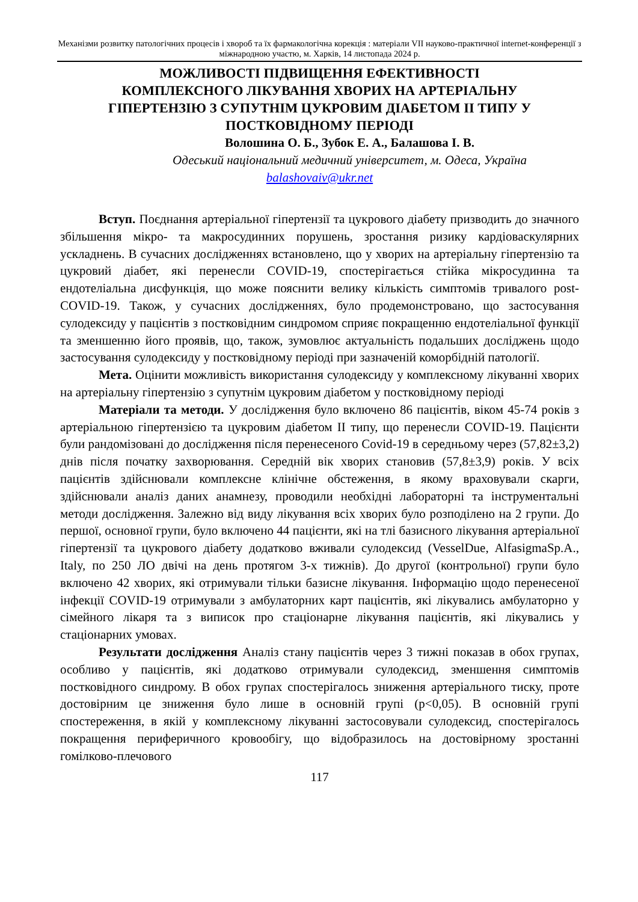Механізми розвитку патологічних процесів і хвороб та їх фармакологічна корекція : матеріали VII науково-практичної internet-конференції з міжнародною участю, м. Харків, 14 листопада 2024 р.
МОЖЛИВОСТІ ПІДВИЩЕННЯ ЕФЕКТИВНОСТІ
КОМПЛЕКСНОГО ЛІКУВАННЯ ХВОРИХ НА АРТЕРІАЛЬНУ
ГІПЕРТЕНЗІЮ З СУПУТНІМ ЦУКРОВИМ ДІАБЕТОМ ІІ ТИПУ У
ПОСТКОВІДНОМУ ПЕРІОДІ
Волошина О. Б., Зубок Е. А., Балашова І. В.
Одеський національний медичний університет, м. Одеса, Україна
balashovaiv@ukr.net
Вступ. Поєднання артеріальної гіпертензії та цукрового діабету призводить до значного збільшення мікро- та макросудинних порушень, зростання ризику кардіоваскулярних ускладнень. В сучасних дослідженнях встановлено, що у хворих на артеріальну гіпертензію та цукровий діабет, які перенесли COVID-19, спостерігається стійка мікросудинна та ендотеліальна дисфункція, що може пояснити велику кількість симптомів тривалого post-COVID-19. Також, у сучасних дослідженнях, було продемонстровано, що застосування сулодексиду у пацієнтів з постковідним синдромом сприяє покращенню ендотеліальної функції та зменшенню його проявів, що, також, зумовлює актуальність подальших досліджень щодо застосування сулодексиду у постковідному періоді при зазначеній коморбідній патології.
Мета. Оцінити можливість використання сулодексиду у комплексному лікуванні хворих на артеріальну гіпертензію з супутнім цукровим діабетом у постковідному періоді
Матеріали та методи. У дослідження було включено 86 пацієнтів, віком 45-74 років з артеріальною гіпертензією та цукровим діабетом ІІ типу, що перенесли COVID-19. Пацієнти були рандомізовані до дослідження після перенесеного Covid-19 в середньому через (57,82±3,2) днів після початку захворювання. Середній вік хворих становив (57,8±3,9) років. У всіх пацієнтів здійснювали комплексне клінічне обстеження, в якому враховували скарги, здійснювали аналіз даних анамнезу, проводили необхідні лабораторні та інструментальні методи дослідження. Залежно від виду лікування всіх хворих було розподілено на 2 групи. До першої, основної групи, було включено 44 пацієнти, які на тлі базисного лікування артеріальної гіпертензії та цукрового діабету додатково вживали сулодексид (VesselDue, AlfasigmaSp.A., Italy, по 250 ЛО двічі на день протягом 3-х тижнів). До другої (контрольної) групи було включено 42 хворих, які отримували тільки базисне лікування. Інформацію щодо перенесеної інфекції COVID-19 отримували з амбулаторних карт пацієнтів, які лікувались амбулаторно у сімейного лікаря та з виписок про стаціонарне лікування пацієнтів, які лікувались у стаціонарних умовах.
Результати дослідження Аналіз стану пацієнтів через 3 тижні показав в обох групах, особливо у пацієнтів, які додатково отримували сулодексид, зменшення симптомів постковідного синдрому. В обох групах спостерігалось зниження артеріального тиску, проте достовірним це зниження було лише в основній групі (р<0,05). В основній групі спостереження, в якій у комплексному лікуванні застосовували сулодексид, спостерігалось покращення периферичного кровообігу, що відобразилось на достовірному зростанні гомілково-плечового
117